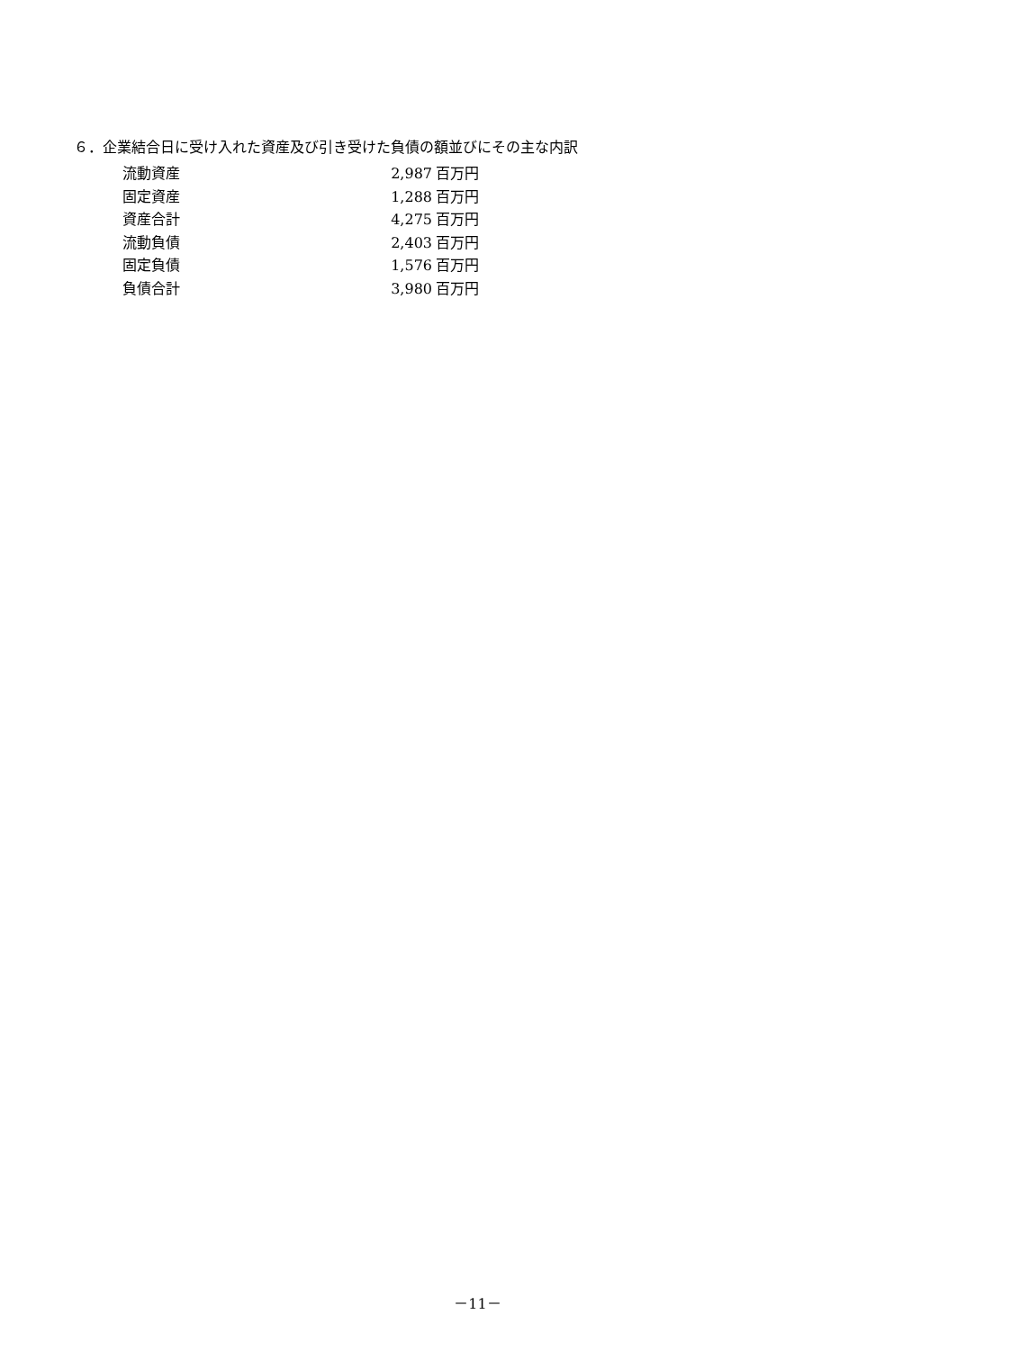６．企業結合日に受け入れた資産及び引き受けた負債の額並びにその主な内訳
| 流動資産 | 2,987 | 百万円 |
| 固定資産 | 1,288 | 百万円 |
| 資産合計 | 4,275 | 百万円 |
| 流動負債 | 2,403 | 百万円 |
| 固定負債 | 1,576 | 百万円 |
| 負債合計 | 3,980 | 百万円 |
－11－